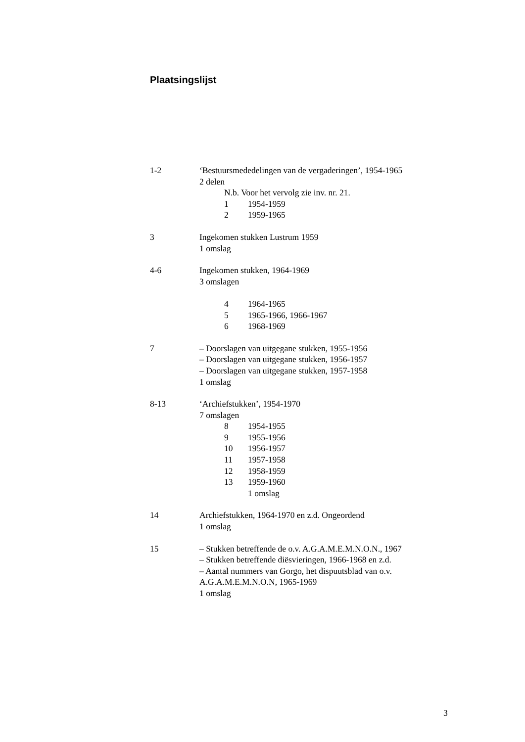Plaatsingslijst
1-2 ‘Bestuursmededelingen van de vergaderingen’, 1954-1965
2 delen
N.b. Voor het vervolg zie inv. nr. 21.
1 1954-1959
2 1959-1965
3 Ingekomen stukken Lustrum 1959
1 omslag
4-6 Ingekomen stukken, 1964-1969
3 omslagen
4 1964-1965
5 1965-1966, 1966-1967
6 1968-1969
7 – Doorslagen van uitgegane stukken, 1955-1956
– Doorslagen van uitgegane stukken, 1956-1957
– Doorslagen van uitgegane stukken, 1957-1958
1 omslag
8-13 ‘Archiefstukken’, 1954-1970
7 omslagen
8 1954-1955
9 1955-1956
10 1956-1957
11 1957-1958
12 1958-1959
13 1959-1960
1 omslag
14 Archiefstukken, 1964-1970 en z.d. Ongeordend
1 omslag
15 – Stukken betreffende de o.v. A.G.A.M.E.M.N.O.N., 1967
– Stukken betreffende diësvieringen, 1966-1968 en z.d.
– Aantal nummers van Gorgo, het dispuutsblad van o.v. A.G.A.M.E.M.N.O.N, 1965-1969
1 omslag
3